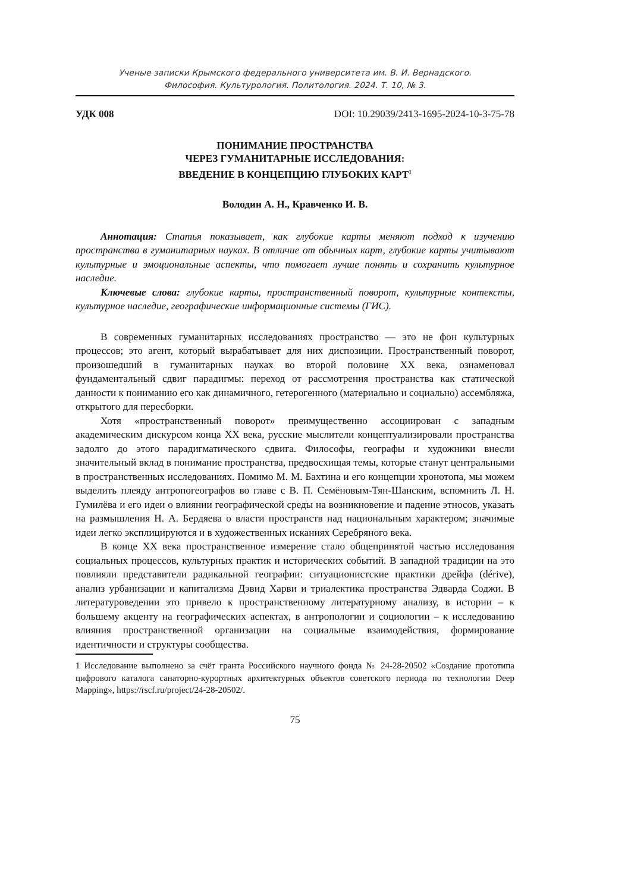Ученые записки Крымского федерального университета им. В. И. Вернадского.
Философия. Культурология. Политология. 2024. Т. 10, № 3.
УДК 008 DOI: 10.29039/2413-1695-2024-10-3-75-78
ПОНИМАНИЕ ПРОСТРАНСТВА
ЧЕРЕЗ ГУМАНИТАРНЫЕ ИССЛЕДОВАНИЯ:
ВВЕДЕНИЕ В КОНЦЕПЦИЮ ГЛУБОКИХ КАРТ<sup>1</sup>
Володин А. Н., Кравченко И. В.
Аннотация: Статья показывает, как глубокие карты меняют подход к изучению пространства в гуманитарных науках. В отличие от обычных карт, глубокие карты учитывают культурные и эмоциональные аспекты, что помогает лучше понять и сохранить культурное наследие.
Ключевые слова: глубокие карты, пространственный поворот, культурные контексты, культурное наследие, географические информационные системы (ГИС).
В современных гуманитарных исследованиях пространство — это не фон культурных процессов; это агент, который вырабатывает для них диспозиции. Пространственный поворот, произошедший в гуманитарных науках во второй половине XX века, ознаменовал фундаментальный сдвиг парадигмы: переход от рассмотрения пространства как статической данности к пониманию его как динамичного, гетерогенного (материально и социально) ассембляжа, открытого для пересборки.
Хотя «пространственный поворот» преимущественно ассоциирован с западным академическим дискурсом конца XX века, русские мыслители концептуализировали пространства задолго до этого парадигматического сдвига. Философы, географы и художники внесли значительный вклад в понимание пространства, предвосхищая темы, которые станут центральными в пространственных исследованиях. Помимо М. М. Бахтина и его концепции хронотопа, мы можем выделить плеяду антропогеографов во главе с В. П. Семёновым-Тян-Шанским, вспомнить Л. Н. Гумилёва и его идеи о влиянии географической среды на возникновение и падение этносов, указать на размышления Н. А. Бердяева о власти пространств над национальным характером; значимые идеи легко эксплицируются и в художественных исканиях Серебряного века.
В конце XX века пространственное измерение стало общепринятой частью исследования социальных процессов, культурных практик и исторических событий. В западной традиции на это повлияли представители радикальной географии: ситуационистские практики дрейфа (dérive), анализ урбанизации и капитализма Дэвид Харви и триалектика пространства Эдварда Соджи. В литературоведении это привело к пространственному литературному анализу, в истории – к большему акценту на географических аспектах, в антропологии и социологии – к исследованию влияния пространственной организации на социальные взаимодействия, формирование идентичности и структуры сообщества.
1 Исследование выполнено за счёт гранта Российского научного фонда № 24-28-20502 «Создание прототипа цифрового каталога санаторно-курортных архитектурных объектов советского периода по технологии Deep Mapping», https://rscf.ru/project/24-28-20502/.
75